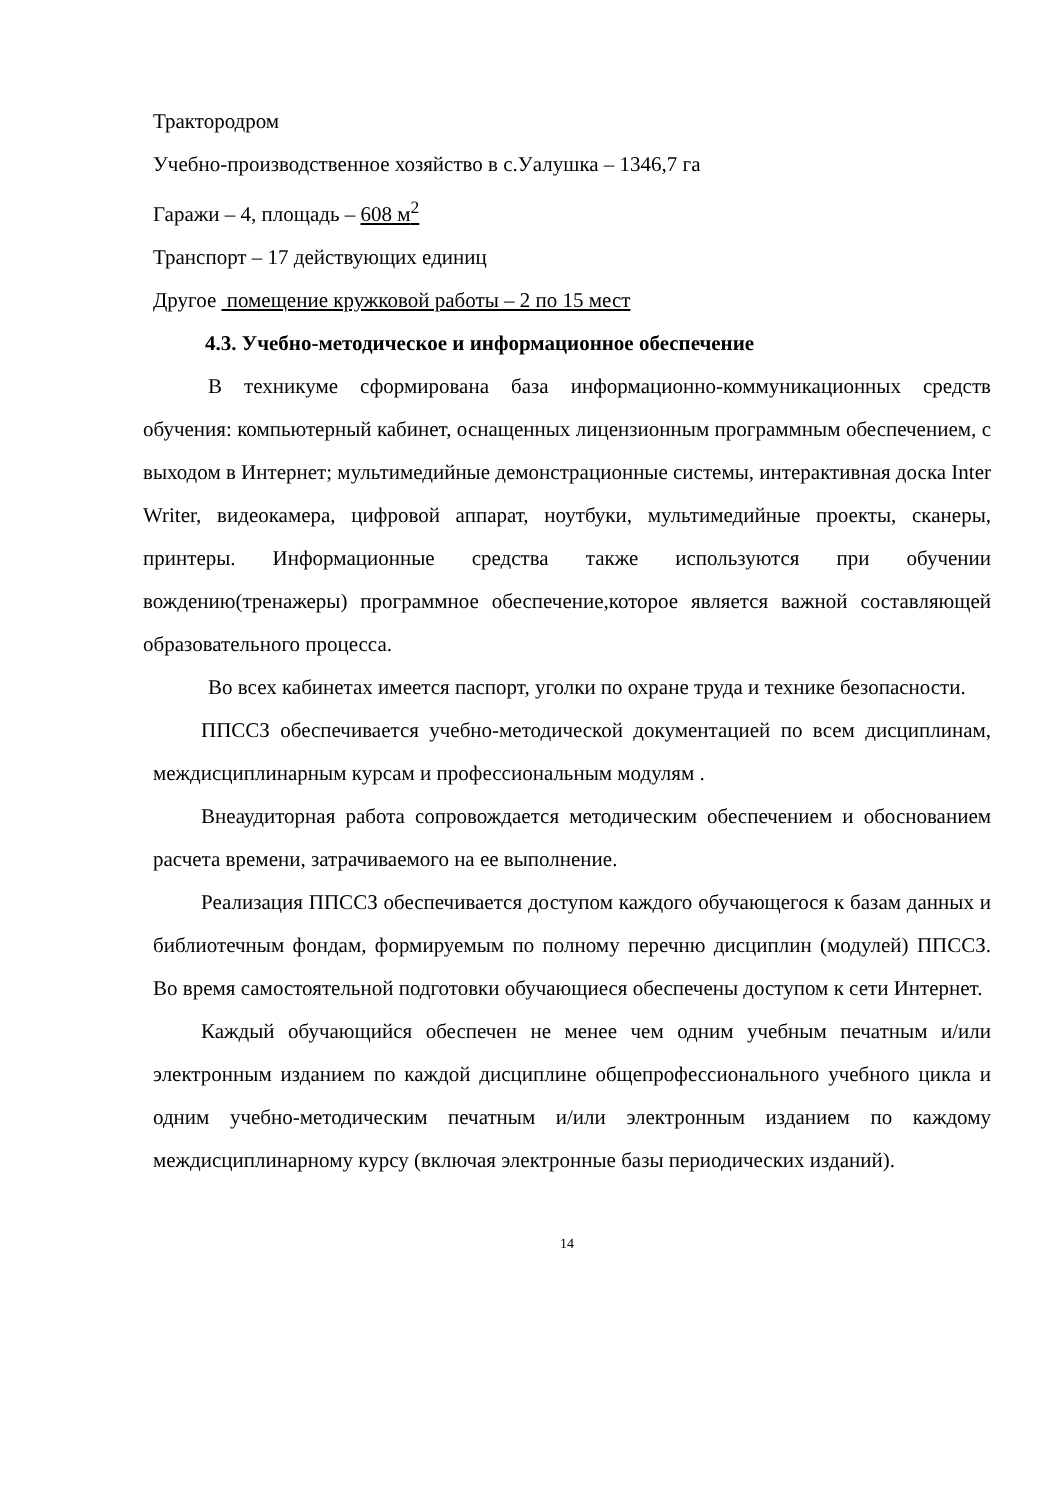Трактородром
Учебно-производственное хозяйство в с.Уалушка – 1346,7 га
Гаражи – 4, площадь – 608 м<sup>2</sup>
Транспорт – 17 действующих единиц
Другое помещение кружковой работы – 2 по 15 мест
4.3. Учебно-методическое и информационное обеспечение
В техникуме сформирована база информационно-коммуникационных средств обучения: компьютерный кабинет, оснащенных лицензионным программным обеспечением, с выходом в Интернет; мультимедийные демонстрационные системы, интерактивная доска Inter Writer, видеокамера, цифровой аппарат, ноутбуки, мультимедийные проекты, сканеры, принтеры. Информационные средства также используются при обучении вождению(тренажеры) программное обеспечение,которое является важной составляющей образовательного процесса.
Во всех кабинетах имеется паспорт, уголки по охране труда и технике безопасности.
ППССЗ обеспечивается учебно-методической документацией по всем дисциплинам, междисциплинарным курсам и профессиональным модулям .
Внеаудиторная работа сопровождается методическим обеспечением и обоснованием расчета времени, затрачиваемого на ее выполнение.
Реализация ППССЗ обеспечивается доступом каждого обучающегося к базам данных и библиотечным фондам, формируемым по полному перечню дисциплин (модулей) ППССЗ. Во время самостоятельной подготовки обучающиеся обеспечены доступом к сети Интернет.
Каждый обучающийся обеспечен не менее чем одним учебным печатным и/или электронным изданием по каждой дисциплине общепрофессионального учебного цикла и одним учебно-методическим печатным и/или электронным изданием по каждому междисциплинарному курсу (включая электронные базы периодических изданий).
14